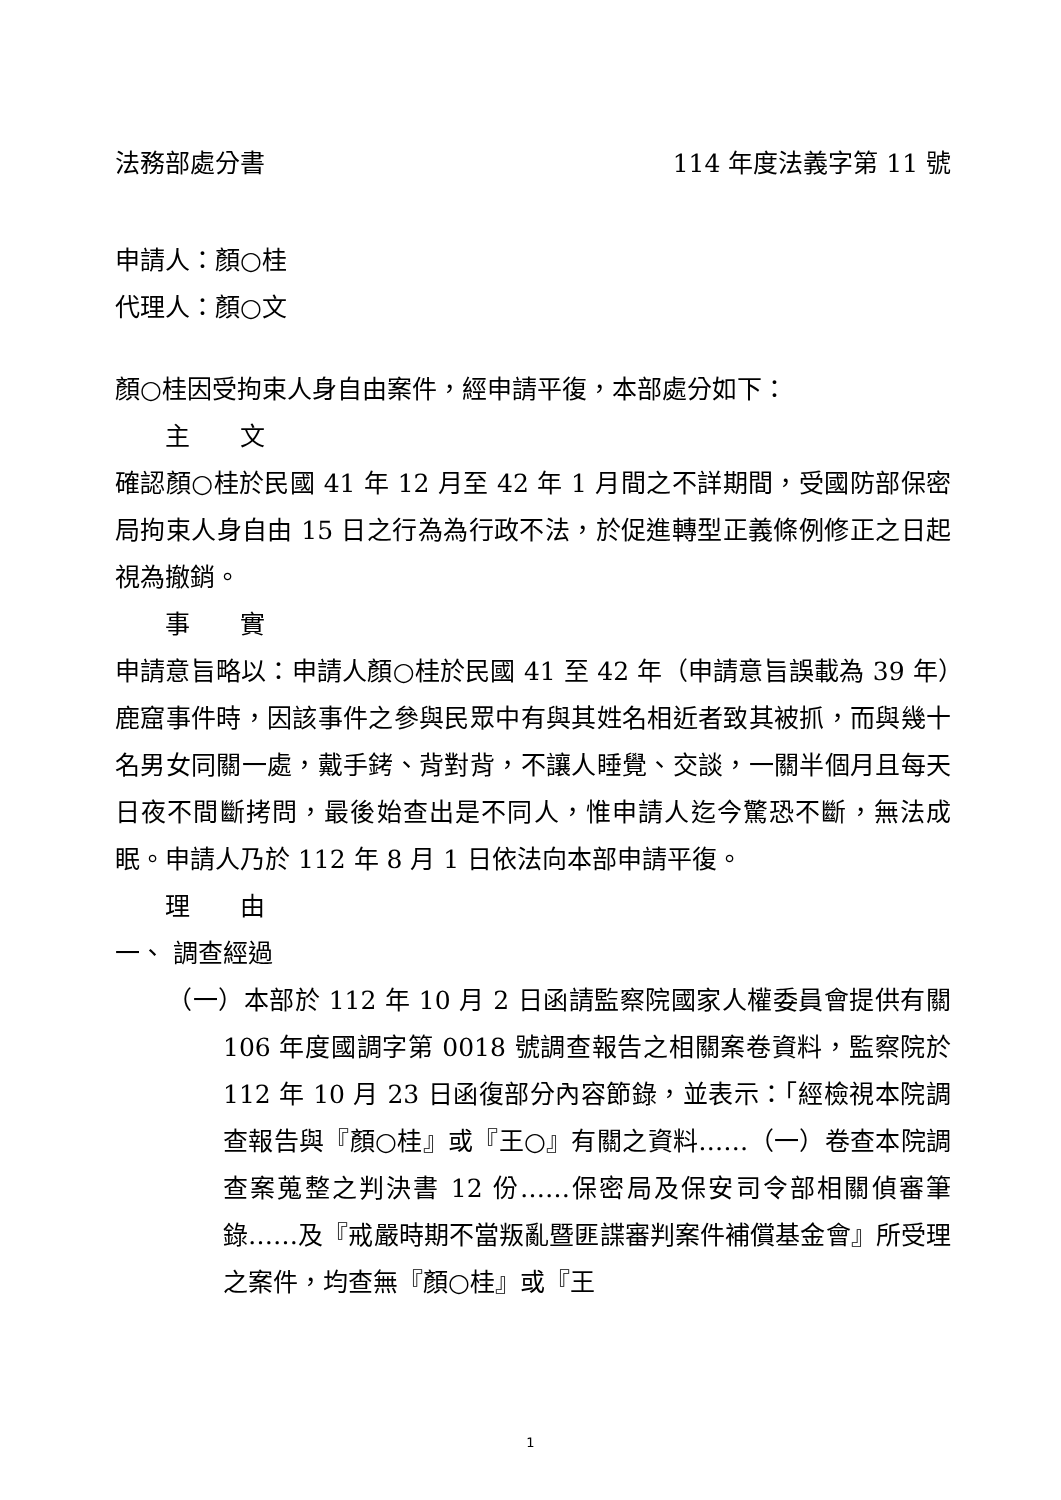法務部處分書 114 年度法義字第 11 號
申請人：顏○桂
代理人：顏○文
顏○桂因受拘束人身自由案件，經申請平復，本部處分如下：
主　　文
確認顏○桂於民國 41 年 12 月至 42 年 1 月間之不詳期間，受國防部保密局拘束人身自由 15 日之行為為行政不法，於促進轉型正義條例修正之日起視為撤銷。
事　　實
申請意旨略以：申請人顏○桂於民國 41 至 42 年（申請意旨誤載為 39 年）鹿窟事件時，因該事件之參與民眾中有與其姓名相近者致其被抓，而與幾十名男女同關一處，戴手銬、背對背，不讓人睡覺、交談，一關半個月且每天日夜不間斷拷問，最後始查出是不同人，惟申請人迄今驚恐不斷，無法成眠。申請人乃於 112 年 8 月 1 日依法向本部申請平復。
理　　由
一、 調查經過
（一）本部於 112 年 10 月 2 日函請監察院國家人權委員會提供有關 106 年度國調字第 0018 號調查報告之相關案卷資料，監察院於 112 年 10 月 23 日函復部分內容節錄，並表示：「經檢視本院調查報告與『顏○桂』或『王○』有關之資料……（一）卷查本院調查案蒐整之判決書 12 份……保密局及保安司令部相關偵審筆錄……及『戒嚴時期不當叛亂暨匪諜審判案件補償基金會』所受理之案件，均查無『顏○桂』或『王
1